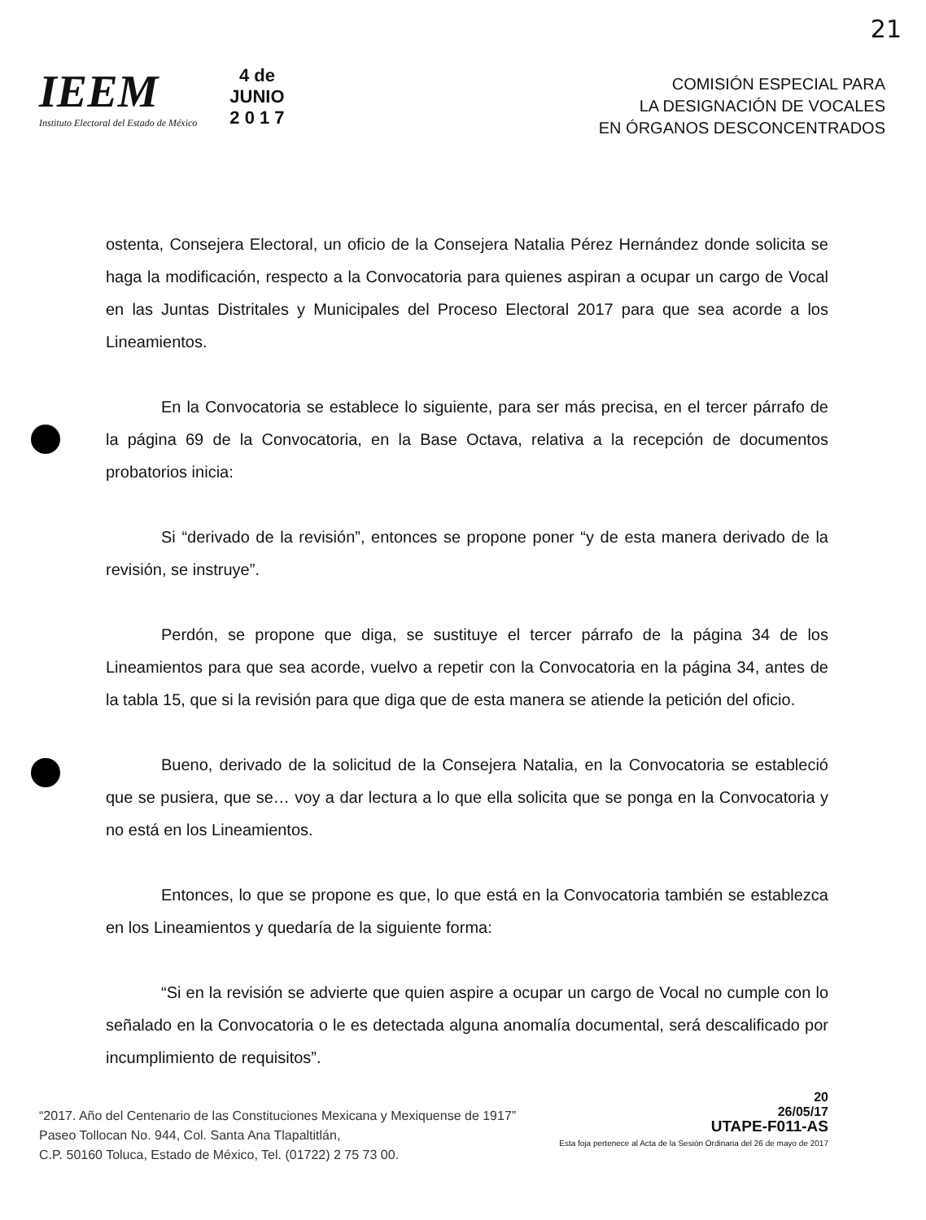21
IEEM
Instituto Electoral del Estado de México
4 de
JUNIO
2 0 1 7
COMISIÓN ESPECIAL PARA
LA DESIGNACIÓN DE VOCALES
EN ÓRGANOS DESCONCENTRADOS
ostenta, Consejera Electoral, un oficio de la Consejera Natalia Pérez Hernández donde solicita se haga la modificación, respecto a la Convocatoria para quienes aspiran a ocupar un cargo de Vocal en las Juntas Distritales y Municipales del Proceso Electoral 2017 para que sea acorde a los Lineamientos.
En la Convocatoria se establece lo siguiente, para ser más precisa, en el tercer párrafo de la página 69 de la Convocatoria, en la Base Octava, relativa a la recepción de documentos probatorios inicia:
Si “derivado de la revisión”, entonces se propone poner “y de esta manera derivado de la revisión, se instruye”.
Perdón, se propone que diga, se sustituye el tercer párrafo de la página 34 de los Lineamientos para que sea acorde, vuelvo a repetir con la Convocatoria en la página 34, antes de la tabla 15, que si la revisión para que diga que de esta manera se atiende la petición del oficio.
Bueno, derivado de la solicitud de la Consejera Natalia, en la Convocatoria se estableció que se pusiera, que se… voy a dar lectura a lo que ella solicita que se ponga en la Convocatoria y no está en los Lineamientos.
Entonces, lo que se propone es que, lo que está en la Convocatoria también se establezca en los Lineamientos y quedaría de la siguiente forma:
“Si en la revisión se advierte que quien aspire a ocupar un cargo de Vocal no cumple con lo señalado en la Convocatoria o le es detectada alguna anomalía documental, será descalificado por incumplimiento de requisitos”.
“2017. Año del Centenario de las Constituciones Mexicana y Mexiquense de 1917”
Paseo Tollocan No. 944, Col. Santa Ana Tlapaltitlán,
C.P. 50160 Toluca, Estado de México, Tel. (01722) 2 75 73 00.
20
26/05/17
UTAPE-F011-AS
Esta foja pertenece al Acta de la Sesión Ordinaria del 26 de mayo de 2017